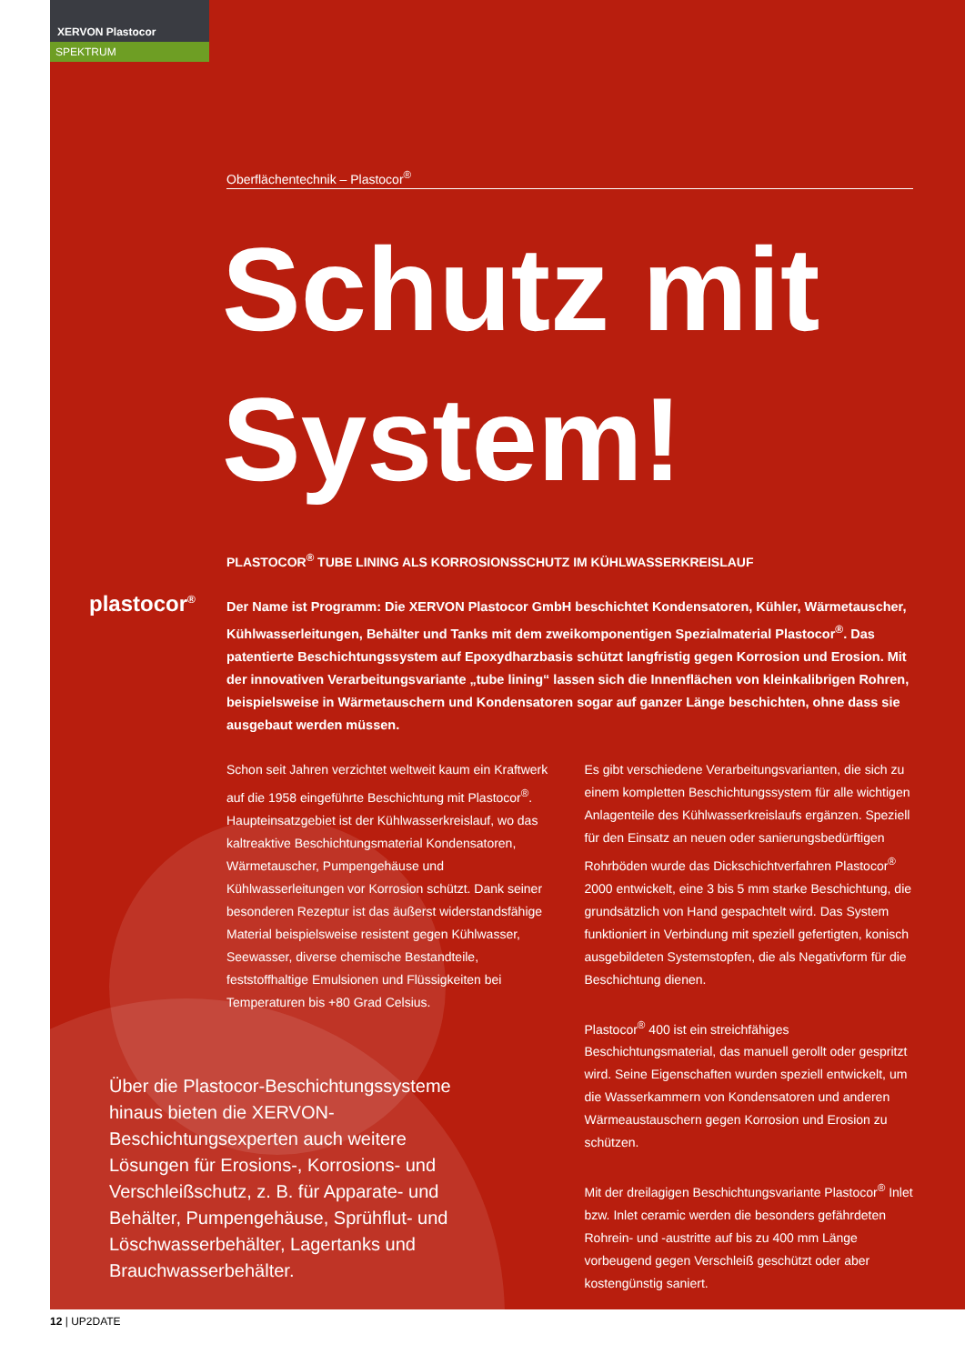XERVON Plastocor
SPEKTRUM
plastocor<sup>®</sup>
Oberflächentechnik – Plastocor<sup>®</sup>
Schutz mit System!
PLASTOCOR<sup>®</sup> TUBE LINING ALS KORROSIONSSCHUTZ IM KÜHLWASSERKREISLAUF
Der Name ist Programm: Die XERVON Plastocor GmbH beschichtet Kondensatoren, Kühler, Wärmetauscher, Kühlwasserleitungen, Behälter und Tanks mit dem zweikomponentigen Spezialmaterial Plastocor<sup>®</sup>. Das patentierte Beschichtungssystem auf Epoxydharzbasis schützt langfristig gegen Korrosion und Erosion. Mit der innovativen Verarbeitungsvariante „tube lining“ lassen sich die Innenflächen von kleinkalibrigen Rohren, beispielsweise in Wärmetauschern und Kondensatoren sogar auf ganzer Länge beschichten, ohne dass sie ausgebaut werden müssen.
Schon seit Jahren verzichtet weltweit kaum ein Kraftwerk auf die 1958 eingeführte Beschichtung mit Plastocor<sup>®</sup>. Haupteinsatzgebiet ist der Kühlwasserkreislauf, wo das kaltreaktive Beschichtungsmaterial Kondensatoren, Wärmetauscher, Pumpengehäuse und Kühlwasserleitungen vor Korrosion schützt. Dank seiner besonderen Rezeptur ist das äußerst widerstandsfähige Material beispielsweise resistent gegen Kühlwasser, Seewasser, diverse chemische Bestandteile, feststoffhaltige Emulsionen und Flüssigkeiten bei Temperaturen bis +80 Grad Celsius.
Es gibt verschiedene Verarbeitungsvarianten, die sich zu einem kompletten Beschichtungssystem für alle wichtigen Anlagenteile des Kühlwasserkreislaufs ergänzen. Speziell für den Einsatz an neuen oder sanierungsbedürftigen Rohrböden wurde das Dickschichtverfahren Plastocor<sup>®</sup> 2000 entwickelt, eine 3 bis 5 mm starke Beschichtung, die grundsätzlich von Hand gespachtelt wird. Das System funktioniert in Verbindung mit speziell gefertigten, konisch ausgebildeten Systemstopfen, die als Negativform für die Beschichtung dienen.
Plastocor<sup>®</sup> 400 ist ein streichfähiges Beschichtungsmaterial, das manuell gerollt oder gespritzt wird. Seine Eigenschaften wurden speziell entwickelt, um die Wasserkammern von Kondensatoren und anderen Wärmeaustauschern gegen Korrosion und Erosion zu schützen.
Mit der dreilagigen Beschichtungsvariante Plastocor<sup>®</sup> Inlet bzw. Inlet ceramic werden die besonders gefährdeten Rohrein- und -austritte auf bis zu 400 mm Länge vorbeugend gegen Verschleiß geschützt oder aber kostengünstig saniert.
Über die Plastocor-Beschichtungssysteme hinaus bieten die XERVON-Beschichtungsexperten auch weitere Lösungen für Erosions-, Korrosions- und Verschleißschutz, z. B. für Apparate- und Behälter, Pumpengehäuse, Sprühflut- und Löschwasserbehälter, Lagertanks und Brauchwasserbehälter.
12 | UP2DATE